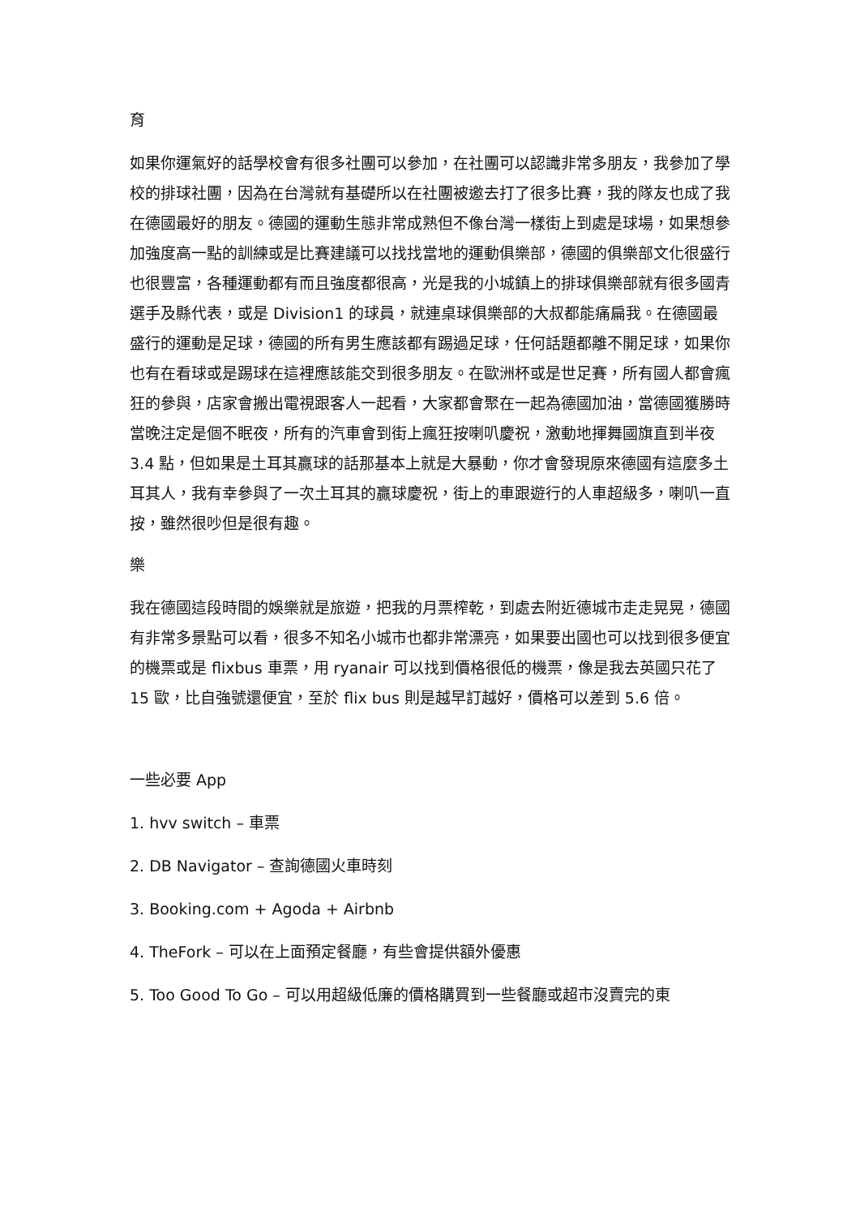育
如果你運氣好的話學校會有很多社團可以參加，在社團可以認識非常多朋友，我參加了學校的排球社團，因為在台灣就有基礎所以在社團被邀去打了很多比賽，我的隊友也成了我在德國最好的朋友。德國的運動生態非常成熟但不像台灣一樣街上到處是球場，如果想參加強度高一點的訓練或是比賽建議可以找找當地的運動俱樂部，德國的俱樂部文化很盛行也很豐富，各種運動都有而且強度都很高，光是我的小城鎮上的排球俱樂部就有很多國青選手及縣代表，或是 Division1 的球員，就連桌球俱樂部的大叔都能痛扁我。在德國最盛行的運動是足球，德國的所有男生應該都有踢過足球，任何話題都離不開足球，如果你也有在看球或是踢球在這裡應該能交到很多朋友。在歐洲杯或是世足賽，所有國人都會瘋狂的參與，店家會搬出電視跟客人一起看，大家都會聚在一起為德國加油，當德國獲勝時當晚注定是個不眠夜，所有的汽車會到街上瘋狂按喇叭慶祝，激動地揮舞國旗直到半夜 3.4 點，但如果是土耳其贏球的話那基本上就是大暴動，你才會發現原來德國有這麼多土耳其人，我有幸參與了一次土耳其的贏球慶祝，街上的車跟遊行的人車超級多，喇叭一直按，雖然很吵但是很有趣。
樂
我在德國這段時間的娛樂就是旅遊，把我的月票榨乾，到處去附近德城市走走晃晃，德國有非常多景點可以看，很多不知名小城市也都非常漂亮，如果要出國也可以找到很多便宜的機票或是 flixbus 車票，用 ryanair 可以找到價格很低的機票，像是我去英國只花了 15 歐，比自強號還便宜，至於 flix bus 則是越早訂越好，價格可以差到 5.6 倍。
一些必要 App
1. hvv switch – 車票
2. DB Navigator – 查詢德國火車時刻
3. Booking.com + Agoda + Airbnb
4. TheFork – 可以在上面預定餐廳，有些會提供額外優惠
5. Too Good To Go – 可以用超級低廉的價格購買到一些餐廳或超市沒賣完的東